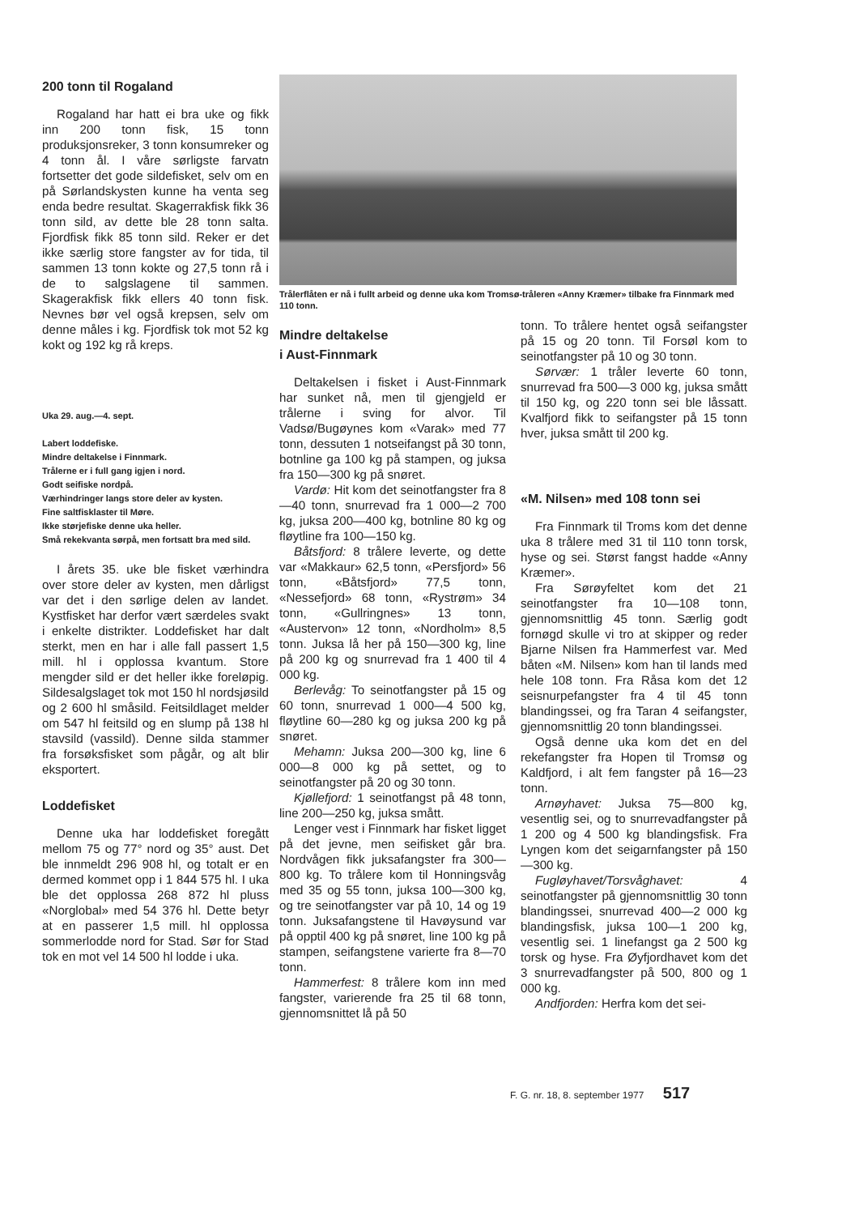200 tonn til Rogaland
Rogaland har hatt ei bra uke og fikk inn 200 tonn fisk, 15 tonn produksjonsreker, 3 tonn konsumreker og 4 tonn ål. I våre sørligste farvatn fortsetter det gode sildefisket, selv om en på Sørlandskysten kunne ha venta seg enda bedre resultat. Skagerrakfisk fikk 36 tonn sild, av dette ble 28 tonn salta. Fjordfisk fikk 85 tonn sild. Reker er det ikke særlig store fangster av for tida, til sammen 13 tonn kokte og 27,5 tonn rå i de to salgslagene til sammen. Skagerakfisk fikk ellers 40 tonn fisk. Nevnes bør vel også krepsen, selv om denne måles i kg. Fjordfisk tok mot 52 kg kokt og 192 kg rå kreps.
Uka 29. aug.—4. sept.
Labert loddefiske.
Mindre deltakelse i Finnmark.
Trålerne er i full gang igjen i nord.
Godt seifiske nordpå.
Værhindringer langs store deler av kysten.
Fine saltfisklaster til Møre.
Ikke størjefiske denne uka heller.
Små rekekvanta sørpå, men fortsatt bra med sild.
I årets 35. uke ble fisket værhindra over store deler av kysten, men dårligst var det i den sørlige delen av landet. Kystfisket har derfor vært særdeles svakt i enkelte distrikter. Loddefisket har dalt sterkt, men en har i alle fall passert 1,5 mill. hl i opplossa kvantum. Store mengder sild er det heller ikke foreløpig. Sildesalgslaget tok mot 150 hl nordsjøsild og 2 600 hl småsild. Feitsildlaget melder om 547 hl feitsild og en slump på 138 hl stavsild (vassild). Denne silda stammer fra forsøksfisket som pågår, og alt blir eksportert.
Loddefisket
Denne uka har loddefisket foregått mellom 75 og 77° nord og 35° aust. Det ble innmeldt 296 908 hl, og totalt er en dermed kommet opp i 1 844 575 hl. I uka ble det opplossa 268 872 hl pluss «Norglobal» med 54 376 hl. Dette betyr at en passerer 1,5 mill. hl opplossa sommerlodde nord for Stad. Sør for Stad tok en mot vel 14 500 hl lodde i uka.
Trålerflåten er nå i fullt arbeid og denne uka kom Tromsø-tråleren «Anny Kræmer» tilbake fra Finnmark med 110 tonn.
Mindre deltakelse
i Aust-Finnmark
Deltakelsen i fisket i Aust-Finnmark har sunket nå, men til gjengjeld er trålerne i sving for alvor. Til Vadsø/Bugøynes kom «Varak» med 77 tonn, dessuten 1 notseifangst på 30 tonn, botnline ga 100 kg på stampen, og juksa fra 150—300 kg på snøret.
Vardø: Hit kom det seinotfangster fra 8—40 tonn, snurrevad fra 1 000—2 700 kg, juksa 200—400 kg, botnline 80 kg og fløytline fra 100—150 kg.
Båtsfjord: 8 trålere leverte, og dette var «Makkaur» 62,5 tonn, «Persfjord» 56 tonn, «Båtsfjord» 77,5 tonn, «Nessefjord» 68 tonn, «Rystrøm» 34 tonn, «Gullringnes» 13 tonn, «Austervon» 12 tonn, «Nordholm» 8,5 tonn. Juksa lå her på 150—300 kg, line på 200 kg og snurrevad fra 1 400 til 4 000 kg.
Berlevåg: To seinotfangster på 15 og 60 tonn, snurrevad 1 000—4 500 kg, fløytline 60—280 kg og juksa 200 kg på snøret.
Mehamn: Juksa 200—300 kg, line 6 000—8 000 kg på settet, og to seinotfangster på 20 og 30 tonn.
Kjøllefjord: 1 seinotfangst på 48 tonn, line 200—250 kg, juksa smått.
Lenger vest i Finnmark har fisket ligget på det jevne, men seifisket går bra. Nordvågen fikk juksafangster fra 300—800 kg. To trålere kom til Honningsvåg med 35 og 55 tonn, juksa 100—300 kg, og tre seinotfangster var på 10, 14 og 19 tonn. Juksafangstene til Havøysund var på opptil 400 kg på snøret, line 100 kg på stampen, seifangstene varierte fra 8—70 tonn.
Hammerfest: 8 trålere kom inn med fangster, varierende fra 25 til 68 tonn, gjennomsnittet lå på 50
tonn. To trålere hentet også seifangster på 15 og 20 tonn. Til Forsøl kom to seinotfangster på 10 og 30 tonn.
Sørvær: 1 tråler leverte 60 tonn, snurrevad fra 500—3 000 kg, juksa smått til 150 kg, og 220 tonn sei ble låssatt. Kvalfjord fikk to seifangster på 15 tonn hver, juksa smått til 200 kg.
«M. Nilsen» med 108 tonn sei
Fra Finnmark til Troms kom det denne uka 8 trålere med 31 til 110 tonn torsk, hyse og sei. Størst fangst hadde «Anny Kræmer».
Fra Sørøyfeltet kom det 21 seinotfangster fra 10—108 tonn, gjennomsnittlig 45 tonn. Særlig godt fornøgd skulle vi tro at skipper og reder Bjarne Nilsen fra Hammerfest var. Med båten «M. Nilsen» kom han til lands med hele 108 tonn. Fra Råsa kom det 12 seisnurpefangster fra 4 til 45 tonn blandingssei, og fra Taran 4 seifangster, gjennomsnittlig 20 tonn blandingssei.
Også denne uka kom det en del rekefangster fra Hopen til Tromsø og Kaldfjord, i alt fem fangster på 16—23 tonn.
Arnøyhavet: Juksa 75—800 kg, vesentlig sei, og to snurrevadfangster på 1 200 og 4 500 kg blandingsfisk. Fra Lyngen kom det seigarnfangster på 150—300 kg.
Fugløyhavet/Torsvåghavet: 4 seinotfangster på gjennomsnittlig 30 tonn blandingssei, snurrevad 400—2 000 kg blandingsfisk, juksa 100—1 200 kg, vesentlig sei. 1 linefangst ga 2 500 kg torsk og hyse. Fra Øyfjordhavet kom det 3 snurrevadfangster på 500, 800 og 1 000 kg.
Andfjorden: Herfra kom det sei-
F. G. nr. 18, 8. september 1977 517